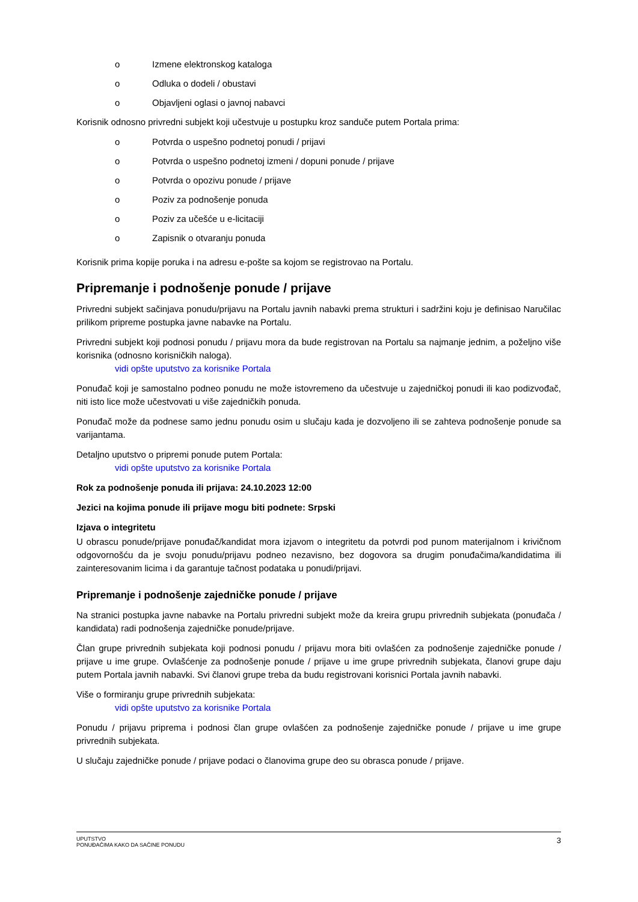o Izmene elektronskog kataloga
o Odluka o dodeli / obustavi
o Objavljeni oglasi o javnoj nabavci
Korisnik odnosno privredni subjekt koji učestvuje u postupku kroz sandučе putem Portala prima:
o Potvrda o uspešno podnetoj ponudi / prijavi
o Potvrda o uspešno podnetoj izmeni / dopuni ponude / prijave
o Potvrda o opozivu ponude / prijave
o Poziv za podnošenje ponuda
o Poziv za učešće u e-licitaciji
o Zapisnik o otvaranju ponuda
Korisnik prima kopije poruka i na adresu e-pošte sa kojom se registrovao na Portalu.
Pripremanje i podnošenje ponude / prijave
Privredni subjekt sačinjava ponudu/prijavu na Portalu javnih nabavki prema strukturi i sadržini koju je definisao Naručilac prilikom pripreme postupka javne nabavke na Portalu.
Privredni subjekt koji podnosi ponudu / prijavu mora da bude registrovan na Portalu sa najmanje jednim, a poželjno više korisnika (odnosno korisničkih naloga).
vidi opšte uputstvo za korisnike Portala
Ponuđač koji je samostalno podneo ponudu ne može istovremeno da učestvuje u zajedničkoj ponudi ili kao podizvođač, niti isto lice može učestvovati u više zajedničkih ponuda.
Ponuđač može da podnese samo jednu ponudu osim u slučaju kada je dozvoljeno ili se zahteva podnošenje ponude sa varijantama.
Detaljno uputstvo o pripremi ponude putem Portala:
vidi opšte uputstvo za korisnike Portala
Rok za podnošenje ponuda ili prijava: 24.10.2023 12:00
Jezici na kojima ponude ili prijave mogu biti podnete: Srpski
Izjava o integritetu
U obrascu ponude/prijave ponuđač/kandidat mora izjavom o integritetu da potvrdi pod punom materijalnom i krivičnom odgovornošću da je svoju ponudu/prijavu podneo nezavisno, bez dogovora sa drugim ponuđačima/kandidatima ili zainteresovanim licima i da garantuje tačnost podataka u ponudi/prijavi.
Pripremanje i podnošenje zajedničke ponude / prijave
Na stranici postupka javne nabavke na Portalu privredni subjekt može da kreira grupu privrednih subjekata (ponuđača / kandidata) radi podnošenja zajedničke ponude/prijave.
Član grupe privrednih subjekata koji podnosi ponudu / prijavu mora biti ovlašćen za podnošenje zajedničke ponude / prijave u ime grupe. Ovlašćenje za podnošenje ponude / prijave u ime grupe privrednih subjekata, članovi grupe daju putem Portala javnih nabavki. Svi članovi grupe treba da budu registrovani korisnici Portala javnih nabavki.
Više o formiranju grupe privrednih subjekata:
vidi opšte uputstvo za korisnike Portala
Ponudu / prijavu priprema i podnosi član grupe ovlašćen za podnošenje zajedničke ponude / prijave u ime grupe privrednih subjekata.
U slučaju zajedničke ponude / prijave podaci o članovima grupe deo su obrasca ponude / prijave.
UPUTSTVO
PONUĐAČIMA KAKO DA SAČINE PONUDU
3